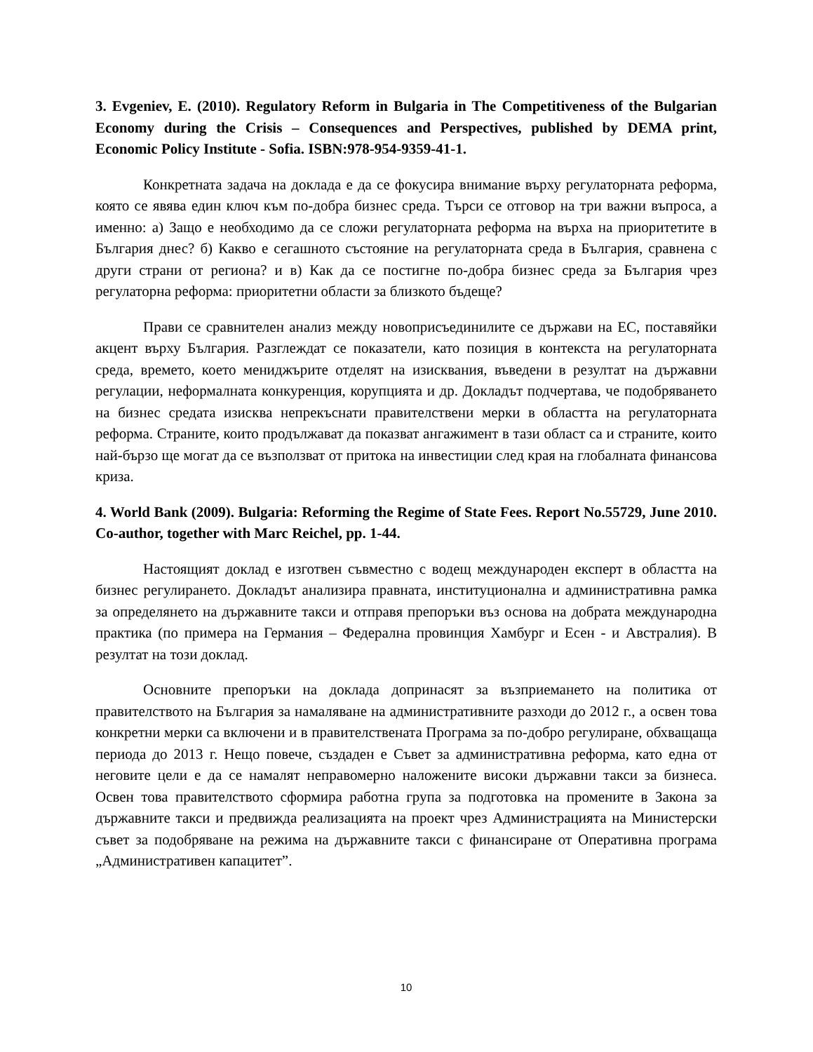3. Evgeniev, E. (2010). Regulatory Reform in Bulgaria in The Competitiveness of the Bulgarian Economy during the Crisis – Consequences and Perspectives, published by DEMA print, Economic Policy Institute - Sofia. ISBN:978-954-9359-41-1.
Конкретната задача на доклада е да се фокусира внимание върху регулаторната реформа, която се явява един ключ към по-добра бизнес среда. Търси се отговор на три важни въпроса, а именно: а) Защо е необходимо да се сложи регулаторната реформа на върха на приоритетите в България днес? б) Какво е сегашното състояние на регулаторната среда в България, сравнена с други страни от региона? и в) Как да се постигне по-добра бизнес среда за България чрез регулаторна реформа: приоритетни области за близкото бъдеще?
Прави се сравнителен анализ между новоприсъединилите се държави на ЕС, поставяйки акцент върху България. Разглеждат се показатели, като позиция в контекста на регулаторната среда, времето, което мениджърите отделят на изисквания, въведени в резултат на държавни регулации, неформалната конкуренция, корупцията и др. Докладът подчертава, че подобряването на бизнес средата изисква непрекъснати правителствени мерки в областта на регулаторната реформа. Страните, които продължават да показват ангажимент в тази област са и страните, които най-бързо ще могат да се възползват от притока на инвестиции след края на глобалната финансова криза.
4. World Bank (2009). Bulgaria: Reforming the Regime of State Fees. Report No.55729, June 2010. Co-author, together with Marc Reichel, pp. 1-44.
Настоящият доклад е изготвен съвместно с водещ международен експерт в областта на бизнес регулирането. Докладът анализира правната, институционална и административна рамка за определянето на държавните такси и отправя препоръки въз основа на добрата международна практика (по примера на Германия – Федерална провинция Хамбург и Есен - и Австралия). В резултат на този доклад.
Основните препоръки на доклада допринасят за възприемането на политика от правителството на България за намаляване на административните разходи до 2012 г., а освен това конкретни мерки са включени и в правителствената Програма за по-добро регулиране, обхващаща периода до 2013 г. Нещо повече, създаден е Съвет за административна реформа, като една от неговите цели е да се намалят неправомерно наложените високи държавни такси за бизнеса. Освен това правителството сформира работна група за подготовка на промените в Закона за държавните такси и предвижда реализацията на проект чрез Администрацията на Министерски съвет за подобряване на режима на държавните такси с финансиране от Оперативна програма „Административен капацитет”.
10